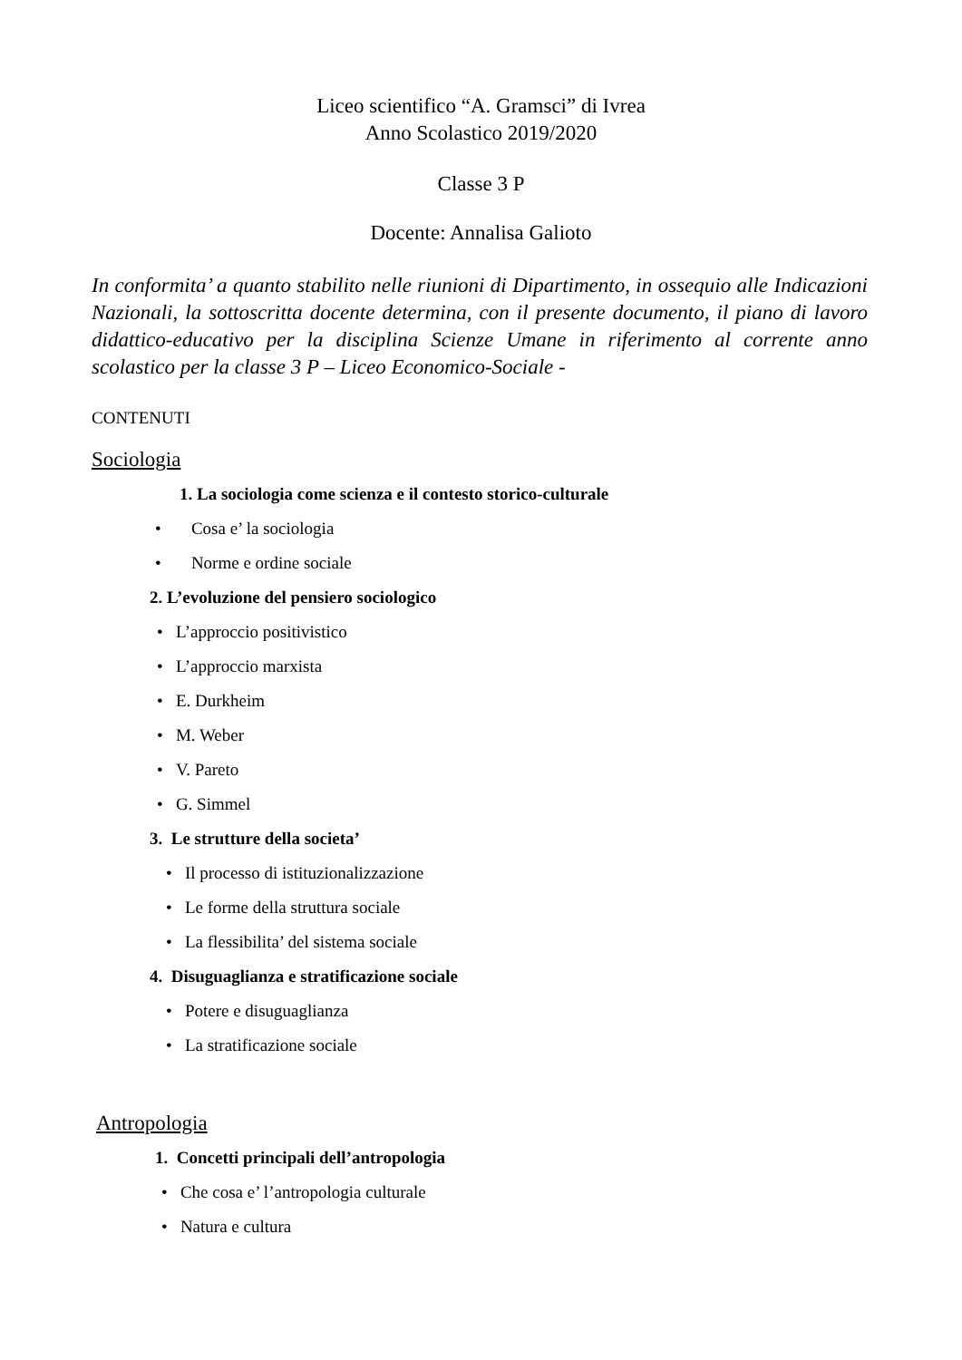Liceo scientifico “A. Gramsci” di Ivrea
Anno Scolastico 2019/2020
Classe 3 P
Docente: Annalisa Galioto
In conformita’ a quanto stabilito nelle riunioni di Dipartimento, in ossequio alle Indicazioni Nazionali, la sottoscritta docente determina, con il presente documento, il piano di lavoro didattico-educativo per la disciplina Scienze Umane in riferimento al corrente anno scolastico per la classe 3 P – Liceo Economico-Sociale -
CONTENUTI
Sociologia
1. La sociologia come scienza e il contesto storico-culturale
• Cosa e’ la sociologia
• Norme e ordine sociale
2. L’evoluzione del pensiero sociologico
• L’approccio positivistico
• L’approccio marxista
• E. Durkheim
• M. Weber
• V. Pareto
• G. Simmel
3. Le strutture della societa’
• Il processo di istituzionalizzazione
• Le forme della struttura sociale
• La flessibilita’ del sistema sociale
4. Disuguaglianza e stratificazione sociale
• Potere e disuguaglianza
• La stratificazione sociale
Antropologia
1. Concetti principali dell’antropologia
• Che cosa e’ l’antropologia culturale
• Natura e cultura